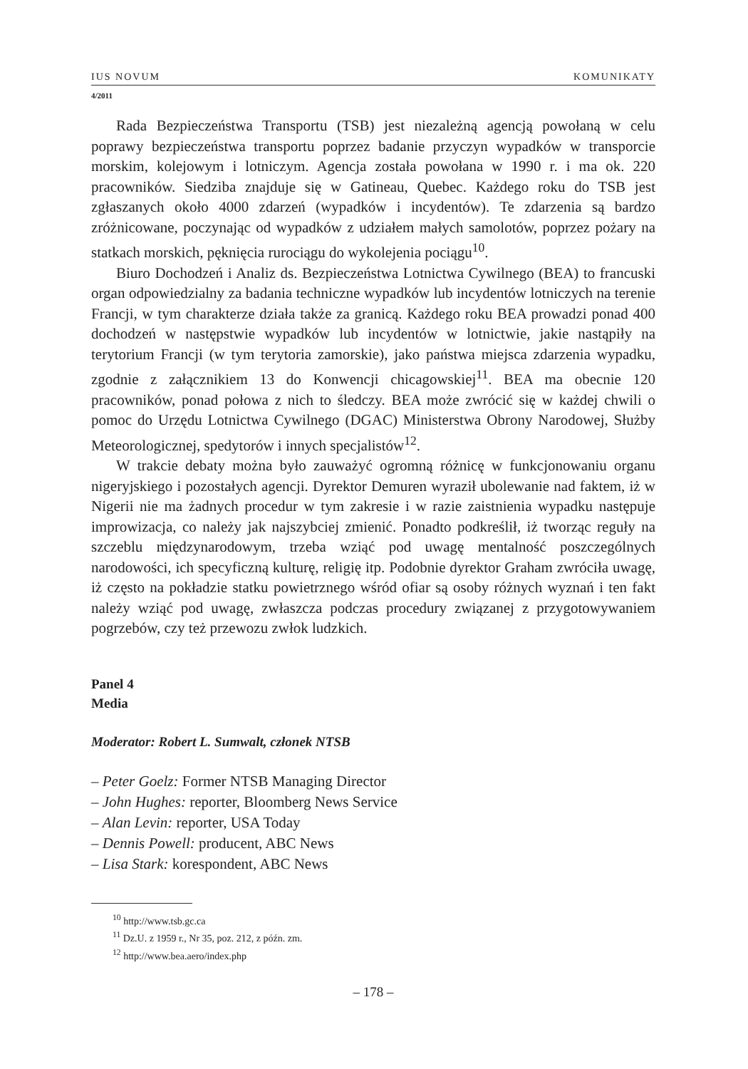IUS NOVUM KOMUNIKATY
4/2011
Rada Bezpieczeństwa Transportu (TSB) jest niezależną agencją powołaną w celu poprawy bezpieczeństwa transportu poprzez badanie przyczyn wypadków w transporcie morskim, kolejowym i lotniczym. Agencja została powołana w 1990 r. i ma ok. 220 pracowników. Siedziba znajduje się w Gatineau, Quebec. Każdego roku do TSB jest zgłaszanych około 4000 zdarzeń (wypadków i incydentów). Te zdarzenia są bardzo zróżnicowane, poczynając od wypadków z udziałem małych samolotów, poprzez pożary na statkach morskich, pęknięcia rurociągu do wykolejenia pociągu<sup>10</sup>.
Biuro Dochodzeń i Analiz ds. Bezpieczeństwa Lotnictwa Cywilnego (BEA) to francuski organ odpowiedzialny za badania techniczne wypadków lub incydentów lotniczych na terenie Francji, w tym charakterze działa także za granicą. Każdego roku BEA prowadzi ponad 400 dochodzeń w następstwie wypadków lub incydentów w lotnictwie, jakie nastąpiły na terytorium Francji (w tym terytoria zamorskie), jako państwa miejsca zdarzenia wypadku, zgodnie z załącznikiem 13 do Konwencji chicagowskiej<sup>11</sup>. BEA ma obecnie 120 pracowników, ponad połowa z nich to śledczy. BEA może zwrócić się w każdej chwili o pomoc do Urzędu Lotnictwa Cywilnego (DGAC) Ministerstwa Obrony Narodowej, Służby Meteorologicznej, spedytorów i innych specjalistów<sup>12</sup>.
W trakcie debaty można było zauważyć ogromną różnicę w funkcjonowaniu organu nigeryjskiego i pozostałych agencji. Dyrektor Demuren wyraził ubolewanie nad faktem, iż w Nigerii nie ma żadnych procedur w tym zakresie i w razie zaistnienia wypadku następuje improwizacja, co należy jak najszybciej zmienić. Ponadto podkreślił, iż tworząc reguły na szczeblu międzynarodowym, trzeba wziąć pod uwagę mentalność poszczególnych narodowości, ich specyficzną kulturę, religię itp. Podobnie dyrektor Graham zwróciła uwagę, iż często na pokładzie statku powietrznego wśród ofiar są osoby różnych wyznań i ten fakt należy wziąć pod uwagę, zwłaszcza podczas procedury związanej z przygotowywaniem pogrzebów, czy też przewozu zwłok ludzkich.
Panel 4
Media
Moderator: Robert L. Sumwalt, członek NTSB
– Peter Goelz: Former NTSB Managing Director
– John Hughes: reporter, Bloomberg News Service
– Alan Levin: reporter, USA Today
– Dennis Powell: producent, ABC News
– Lisa Stark: korespondent, ABC News
<sup>10</sup> http://www.tsb.gc.ca
<sup>11</sup> Dz.U. z 1959 r., Nr 35, poz. 212, z późn. zm.
<sup>12</sup> http://www.bea.aero/index.php
– 178 –